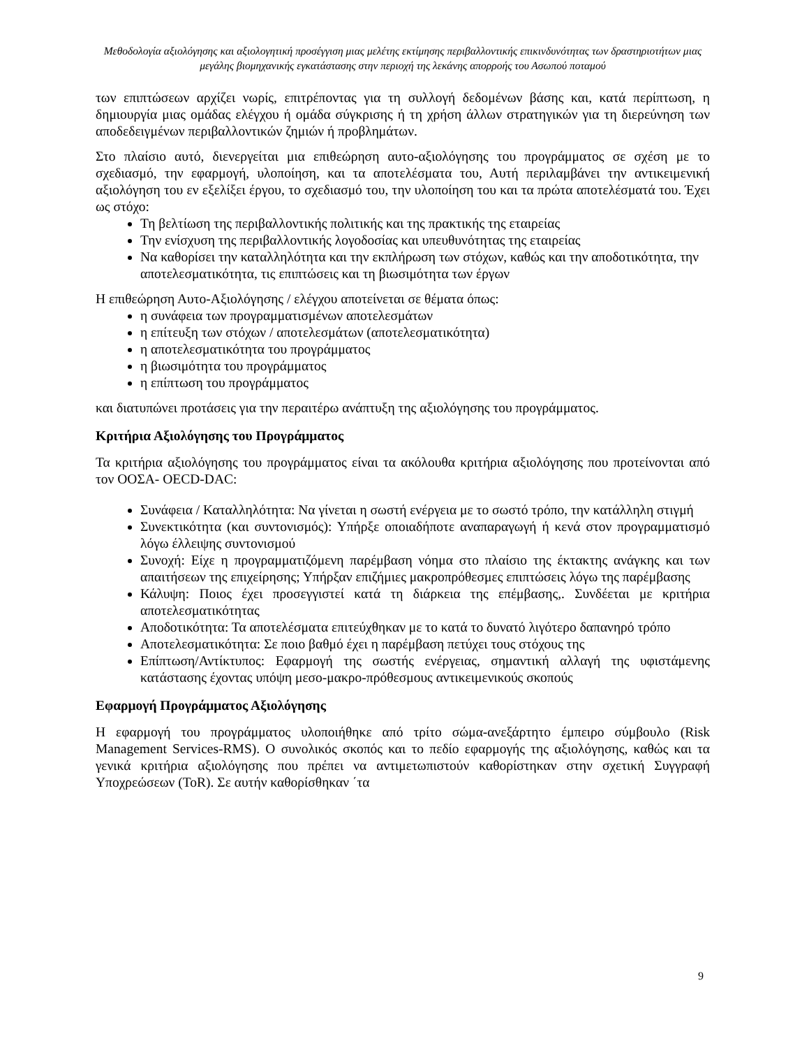Μεθοδολογία αξιολόγησης και αξιολογητική προσέγγιση μιας μελέτης εκτίμησης περιβαλλοντικής επικινδυνότητας των δραστηριοτήτων μιας μεγάλης βιομηχανικής εγκατάστασης στην περιοχή της λεκάνης απορροής του Ασωπού ποταμού
των επιπτώσεων αρχίζει νωρίς, επιτρέποντας για τη συλλογή δεδομένων βάσης και, κατά περίπτωση, η δημιουργία μιας ομάδας ελέγχου ή ομάδα σύγκρισης ή τη χρήση άλλων στρατηγικών για τη διερεύνηση των αποδεδειγμένων περιβαλλοντικών ζημιών ή προβλημάτων.
Στο πλαίσιο αυτό, διενεργείται μια επιθεώρηση αυτο-αξιολόγησης του προγράμματος σε σχέση με το σχεδιασμό, την εφαρμογή, υλοποίηση, και τα αποτελέσματα του, Αυτή περιλαμβάνει την αντικειμενική αξιολόγηση του εν εξελίξει έργου, το σχεδιασμό του, την υλοποίηση του και τα πρώτα αποτελέσματά του. Έχει ως στόχο:
Τη βελτίωση της περιβαλλοντικής πολιτικής και της πρακτικής της εταιρείας
Την ενίσχυση της περιβαλλοντικής λογοδοσίας και υπευθυνότητας της εταιρείας
Να καθορίσει την καταλληλότητα και την εκπλήρωση των στόχων, καθώς και την αποδοτικότητα, την αποτελεσματικότητα, τις επιπτώσεις και τη βιωσιμότητα των έργων
Η επιθεώρηση Αυτο-Αξιολόγησης / ελέγχου αποτείνεται σε θέματα όπως:
η συνάφεια των προγραμματισμένων αποτελεσμάτων
η επίτευξη των στόχων / αποτελεσμάτων (αποτελεσματικότητα)
η αποτελεσματικότητα του προγράμματος
η βιωσιμότητα του προγράμματος
η επίπτωση του προγράμματος
και διατυπώνει προτάσεις για την περαιτέρω ανάπτυξη της αξιολόγησης του προγράμματος.
Κριτήρια Αξιολόγησης του Προγράμματος
Τα κριτήρια αξιολόγησης του προγράμματος είναι τα ακόλουθα κριτήρια αξιολόγησης που προτείνονται από τον ΟΟΣΑ- OECD-DAC:
Συνάφεια / Καταλληλότητα: Να γίνεται η σωστή ενέργεια με το σωστό τρόπο, την κατάλληλη στιγμή
Συνεκτικότητα (και συντονισμός): Υπήρξε οποιαδήποτε αναπαραγωγή ή κενά στον προγραμματισμό λόγω έλλειψης συντονισμού
Συνοχή: Είχε η προγραμματιζόμενη παρέμβαση νόημα στο πλαίσιο της έκτακτης ανάγκης και των απαιτήσεων της επιχείρησης; Υπήρξαν επιζήμιες μακροπρόθεσμες επιπτώσεις λόγω της παρέμβασης
Κάλυψη: Ποιος έχει προσεγγιστεί κατά τη διάρκεια της επέμβασης,. Συνδέεται με κριτήρια αποτελεσματικότητας
Αποδοτικότητα: Τα αποτελέσματα επιτεύχθηκαν με το κατά το δυνατό λιγότερο δαπανηρό τρόπο
Αποτελεσματικότητα: Σε ποιο βαθμό έχει η παρέμβαση πετύχει τους στόχους της
Επίπτωση/Αντίκτυπος: Εφαρμογή της σωστής ενέργειας, σημαντική αλλαγή της υφιστάμενης κατάστασης έχοντας υπόψη μεσο-μακρο-πρόθεσμους αντικειμενικούς σκοπούς
Εφαρμογή Προγράμματος Αξιολόγησης
Η εφαρμογή του προγράμματος υλοποιήθηκε από τρίτο σώμα-ανεξάρτητο έμπειρο σύμβουλο (Risk Management Services-RMS). Ο συνολικός σκοπός και το πεδίο εφαρμογής της αξιολόγησης, καθώς και τα γενικά κριτήρια αξιολόγησης που πρέπει να αντιμετωπιστούν καθορίστηκαν στην σχετική Συγγραφή Υποχρεώσεων (ToR). Σε αυτήν καθορίσθηκαν ΄τα
9